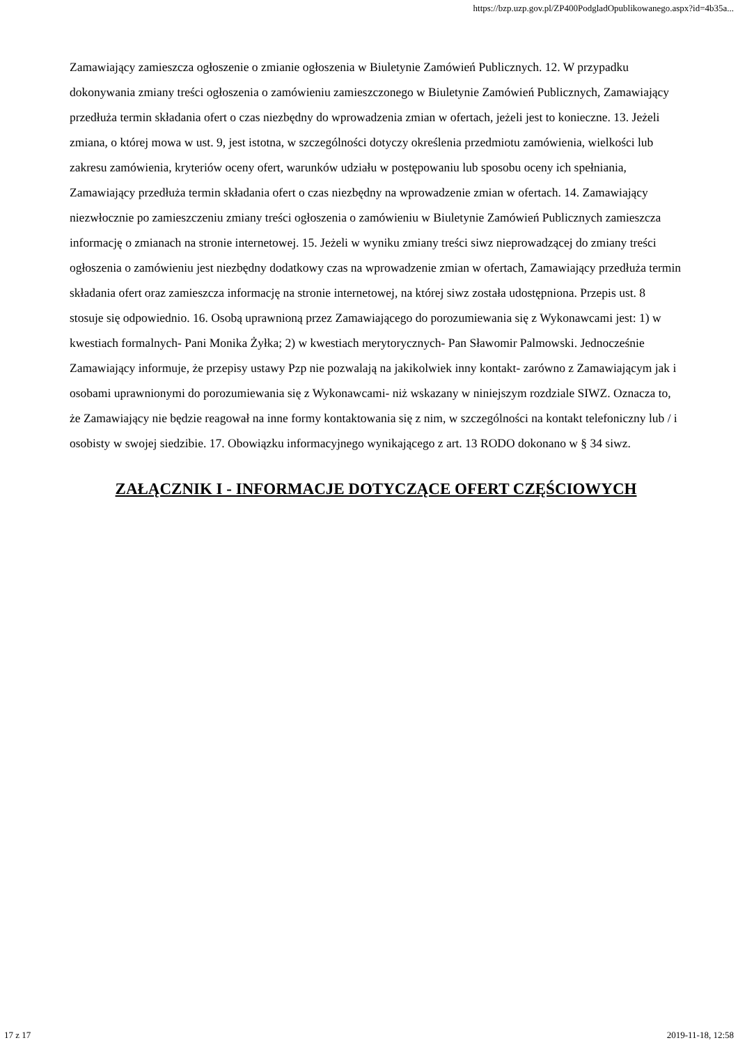https://bzp.uzp.gov.pl/ZP400PodgladOpublikowanego.aspx?id=4b35a...
Zamawiający zamieszcza ogłoszenie o zmianie ogłoszenia w Biuletynie Zamówień Publicznych. 12. W przypadku dokonywania zmiany treści ogłoszenia o zamówieniu zamieszczonego w Biuletynie Zamówień Publicznych, Zamawiający przedłuża termin składania ofert o czas niezbędny do wprowadzenia zmian w ofertach, jeżeli jest to konieczne. 13. Jeżeli zmiana, o której mowa w ust. 9, jest istotna, w szczególności dotyczy określenia przedmiotu zamówienia, wielkości lub zakresu zamówienia, kryteriów oceny ofert, warunków udziału w postępowaniu lub sposobu oceny ich spełniania, Zamawiający przedłuża termin składania ofert o czas niezbędny na wprowadzenie zmian w ofertach. 14. Zamawiający niezwłocznie po zamieszczeniu zmiany treści ogłoszenia o zamówieniu w Biuletynie Zamówień Publicznych zamieszcza informację o zmianach na stronie internetowej. 15. Jeżeli w wyniku zmiany treści siwz nieprowadzącej do zmiany treści ogłoszenia o zamówieniu jest niezbędny dodatkowy czas na wprowadzenie zmian w ofertach, Zamawiający przedłuża termin składania ofert oraz zamieszcza informację na stronie internetowej, na której siwz została udostępniona. Przepis ust. 8 stosuje się odpowiednio. 16. Osobą uprawnioną przez Zamawiającego do porozumiewania się z Wykonawcami jest: 1) w kwestiach formalnych- Pani Monika Żyłka; 2) w kwestiach merytorycznych- Pan Sławomir Palmowski. Jednocześnie Zamawiający informuje, że przepisy ustawy Pzp nie pozwalają na jakikolwiek inny kontakt- zarówno z Zamawiającym jak i osobami uprawnionymi do porozumiewania się z Wykonawcami- niż wskazany w niniejszym rozdziale SIWZ. Oznacza to, że Zamawiający nie będzie reagował na inne formy kontaktowania się z nim, w szczególności na kontakt telefoniczny lub / i osobisty w swojej siedzibie. 17. Obowiązku informacyjnego wynikającego z art. 13 RODO dokonano w § 34 siwz.
ZAŁĄCZNIK I - INFORMACJE DOTYCZĄCE OFERT CZĘŚCIOWYCH
17 z 17 2019-11-18, 12:58